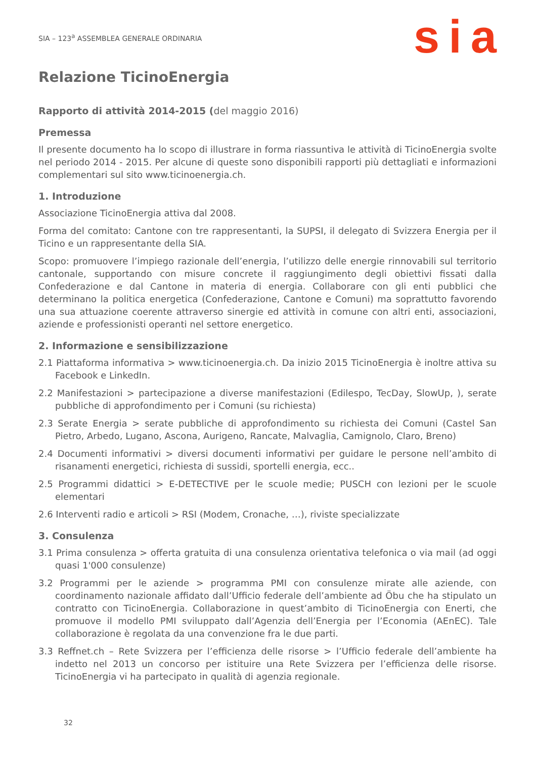SIA – 123<sup>a</sup> ASSEMBLEA GENERALE ORDINARIA
sia
Relazione TicinoEnergia
Rapporto di attività 2014-2015 (del maggio 2016)
Premessa
Il presente documento ha lo scopo di illustrare in forma riassuntiva le attività di TicinoEnergia svolte nel periodo 2014 - 2015. Per alcune di queste sono disponibili rapporti più dettagliati e informazioni complementari sul sito www.ticinoenergia.ch.
1. Introduzione
Associazione TicinoEnergia attiva dal 2008.
Forma del comitato: Cantone con tre rappresentanti, la SUPSI, il delegato di Svizzera Energia per il Ticino e un rappresentante della SIA.
Scopo: promuovere l’impiego razionale dell’energia, l’utilizzo delle energie rinnovabili sul territorio cantonale, supportando con misure concrete il raggiungimento degli obiettivi fissati dalla Confederazione e dal Cantone in materia di energia. Collaborare con gli enti pubblici che determinano la politica energetica (Confederazione, Cantone e Comuni) ma soprattutto favorendo una sua attuazione coerente attraverso sinergie ed attività in comune con altri enti, associazioni, aziende e professionisti operanti nel settore energetico.
2. Informazione e sensibilizzazione
2.1 Piattaforma informativa > www.ticinoenergia.ch. Da inizio 2015 TicinoEnergia è inoltre attiva su Facebook e LinkedIn.
2.2 Manifestazioni > partecipazione a diverse manifestazioni (Edilespo, TecDay, SlowUp, ), serate pubbliche di approfondimento per i Comuni (su richiesta)
2.3 Serate Energia > serate pubbliche di approfondimento su richiesta dei Comuni (Castel San Pietro, Arbedo, Lugano, Ascona, Aurigeno, Rancate, Malvaglia, Camignolo, Claro, Breno)
2.4 Documenti informativi > diversi documenti informativi per guidare le persone nell’ambito di risanamenti energetici, richiesta di sussidi, sportelli energia, ecc..
2.5 Programmi didattici > E-DETECTIVE per le scuole medie; PUSCH con lezioni per le scuole elementari
2.6 Interventi radio e articoli > RSI (Modem, Cronache, …), riviste specializzate
3. Consulenza
3.1 Prima consulenza > offerta gratuita di una consulenza orientativa telefonica o via mail (ad oggi quasi 1'000 consulenze)
3.2 Programmi per le aziende > programma PMI con consulenze mirate alle aziende, con coordinamento nazionale affidato dall’Ufficio federale dell’ambiente ad Öbu che ha stipulato un contratto con TicinoEnergia. Collaborazione in quest’ambito di TicinoEnergia con Enerti, che promuove il modello PMI sviluppato dall’Agenzia dell’Energia per l’Economia (AEnEC). Tale collaborazione è regolata da una convenzione fra le due parti.
3.3 Reffnet.ch – Rete Svizzera per l’efficienza delle risorse > l’Ufficio federale dell’ambiente ha indetto nel 2013 un concorso per istituire una Rete Svizzera per l’efficienza delle risorse. TicinoEnergia vi ha partecipato in qualità di agenzia regionale.
32